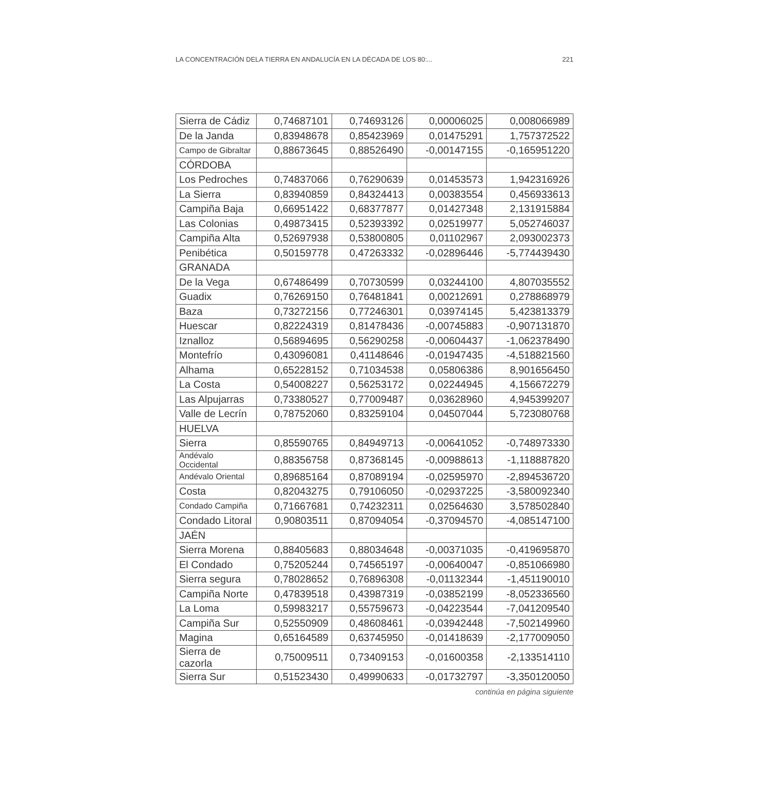LA CONCENTRACIÓN DELA TIERRA EN ANDALUCÍA EN LA DÉCADA DE LOS 80:... 221
| Sierra de Cádiz | 0,74687101 | 0,74693126 | 0,00006025 | 0,008066989 |
| De la Janda | 0,83948678 | 0,85423969 | 0,01475291 | 1,757372522 |
| Campo de Gibraltar | 0,88673645 | 0,88526490 | -0,00147155 | -0,165951220 |
| CÓRDOBA | | | | |
| Los Pedroches | 0,74837066 | 0,76290639 | 0,01453573 | 1,942316926 |
| La Sierra | 0,83940859 | 0,84324413 | 0,00383554 | 0,456933613 |
| Campiña Baja | 0,66951422 | 0,68377877 | 0,01427348 | 2,131915884 |
| Las Colonias | 0,49873415 | 0,52393392 | 0,02519977 | 5,052746037 |
| Campiña Alta | 0,52697938 | 0,53800805 | 0,01102967 | 2,093002373 |
| Penibética | 0,50159778 | 0,47263332 | -0,02896446 | -5,774439430 |
| GRANADA | | | | |
| De la Vega | 0,67486499 | 0,70730599 | 0,03244100 | 4,807035552 |
| Guadix | 0,76269150 | 0,76481841 | 0,00212691 | 0,278868979 |
| Baza | 0,73272156 | 0,77246301 | 0,03974145 | 5,423813379 |
| Huescar | 0,82224319 | 0,81478436 | -0,00745883 | -0,907131870 |
| Iznalloz | 0,56894695 | 0,56290258 | -0,00604437 | -1,062378490 |
| Montefrío | 0,43096081 | 0,41148646 | -0,01947435 | -4,518821560 |
| Alhama | 0,65228152 | 0,71034538 | 0,05806386 | 8,901656450 |
| La Costa | 0,54008227 | 0,56253172 | 0,02244945 | 4,156672279 |
| Las Alpujarras | 0,73380527 | 0,77009487 | 0,03628960 | 4,945399207 |
| Valle de Lecrín | 0,78752060 | 0,83259104 | 0,04507044 | 5,723080768 |
| HUELVA | | | | |
| Sierra | 0,85590765 | 0,84949713 | -0,00641052 | -0,748973330 |
| Andévalo Occidental | 0,88356758 | 0,87368145 | -0,00988613 | -1,118887820 |
| Andévalo Oriental | 0,89685164 | 0,87089194 | -0,02595970 | -2,894536720 |
| Costa | 0,82043275 | 0,79106050 | -0,02937225 | -3,580092340 |
| Condado Campiña | 0,71667681 | 0,74232311 | 0,02564630 | 3,578502840 |
| Condado Litoral | 0,90803511 | 0,87094054 | -0,37094570 | -4,085147100 |
| JAÉN | | | | |
| Sierra Morena | 0,88405683 | 0,88034648 | -0,00371035 | -0,419695870 |
| El Condado | 0,75205244 | 0,74565197 | -0,00640047 | -0,851066980 |
| Sierra segura | 0,78028652 | 0,76896308 | -0,01132344 | -1,451190010 |
| Campiña Norte | 0,47839518 | 0,43987319 | -0,03852199 | -8,052336560 |
| La Loma | 0,59983217 | 0,55759673 | -0,04223544 | -7,041209540 |
| Campiña Sur | 0,52550909 | 0,48608461 | -0,03942448 | -7,502149960 |
| Magina | 0,65164589 | 0,63745950 | -0,01418639 | -2,177009050 |
| Sierra de cazorla | 0,75009511 | 0,73409153 | -0,01600358 | -2,133514110 |
| Sierra Sur | 0,51523430 | 0,49990633 | -0,01732797 | -3,350120050 |
continúa en página siguiente